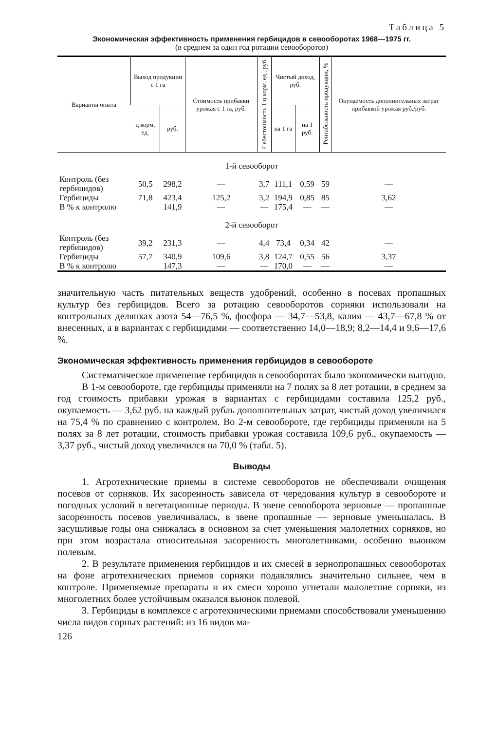Таблица 5
Экономическая эффективность применения гербицидов в севооборотах 1968—1975 гг.
(в среднем за один год ротации севооборотов)
| Варианты опыта | Выход продукции с 1 га | | Стоимость прибавки урожая с 1 га, руб. | Себестоимость 1 ц корм. ед., руб. | Чистый доход, руб. | | Рентабельность продукции, % | Окупаемость дополнительных затрат прибавкой урожая руб./руб. |
| --- | --- | --- | --- | --- | --- | --- | --- | --- |
| | ц корм. ед. | руб. | | | на 1 га | на 1 руб. | | |
| 1-й севооборот | | | | | | | | |
| Контроль (без гербицидов) | 50,5 | 298,2 | — | 3,7 | 111,1 | 0,59 | 59 | — |
| Гербициды | 71,8 | 423,4 | 125,2 | 3,2 | 194,9 | 0,85 | 85 | 3,62 |
| В % к контролю | | 141,9 | — | — | 175,4 | — | — | — |
| 2-й севооборот | | | | | | | | |
| Контроль (без гербицидов) | 39,2 | 231,3 | — | 4,4 | 73,4 | 0,34 | 42 | — |
| Гербициды | 57,7 | 340,9 | 109,6 | 3,8 | 124,7 | 0,55 | 56 | 3,37 |
| В % к контролю | | 147,3 | — | — | 170,0 | — | — | — |
значительную часть питательных веществ удобрений, особенно в посевах пропашных культур без гербицидов. Всего за ротацию севооборотов сорняки использовали на контрольных делянках азота 54—76,5 %, фосфора — 34,7—53,8, калия — 43,7—67,8 % от внесенных, а в вариантах с гербицидами — соответственно 14,0—18,9; 8,2—14,4 и 9,6—17,6 %.
Экономическая эффективность применения гербицидов в севообороте
Систематическое применение гербицидов в севооборотах было экономически выгодно.
В 1-м севообороте, где гербициды применяли на 7 полях за 8 лет ротации, в среднем за год стоимость прибавки урожая в вариантах с гербицидами составила 125,2 руб., окупаемость — 3,62 руб. на каждый рубль дополнительных затрат, чистый доход увеличился на 75,4 % по сравнению с контролем. Во 2-м севообороте, где гербициды применяли на 5 полях за 8 лет ротации, стоимость прибавки урожая составила 109,6 руб., окупаемость — 3,37 руб., чистый доход увеличился на 70,0 % (табл. 5).
Выводы
1. Агротехнические приемы в системе севооборотов не обеспечивали очищения посевов от сорняков. Их засоренность зависела от чередования культур в севообороте и погодных условий в вегетационные периоды. В звене севооборота зерновые — пропашные засоренность посевов увеличивалась, в звене пропашные — зерновые уменьшалась. В засушливые годы она снижалась в основном за счет уменьшения малолетних сорняков, но при этом возрастала относительная засоренность многолетниками, особенно вьюнком полевым.
2. В результате применения гербицидов и их смесей в зернопропашных севооборотах на фоне агротехнических приемов сорняки подавлялись значительно сильнее, чем в контроле. Применяемые препараты и их смеси хорошо угнетали малолетние сорняки, из многолетних более устойчивым оказался вьюнок полевой.
3. Гербициды в комплексе с агротехническими приемами способствовали уменьшению числа видов сорных растений: из 16 видов ма-
126